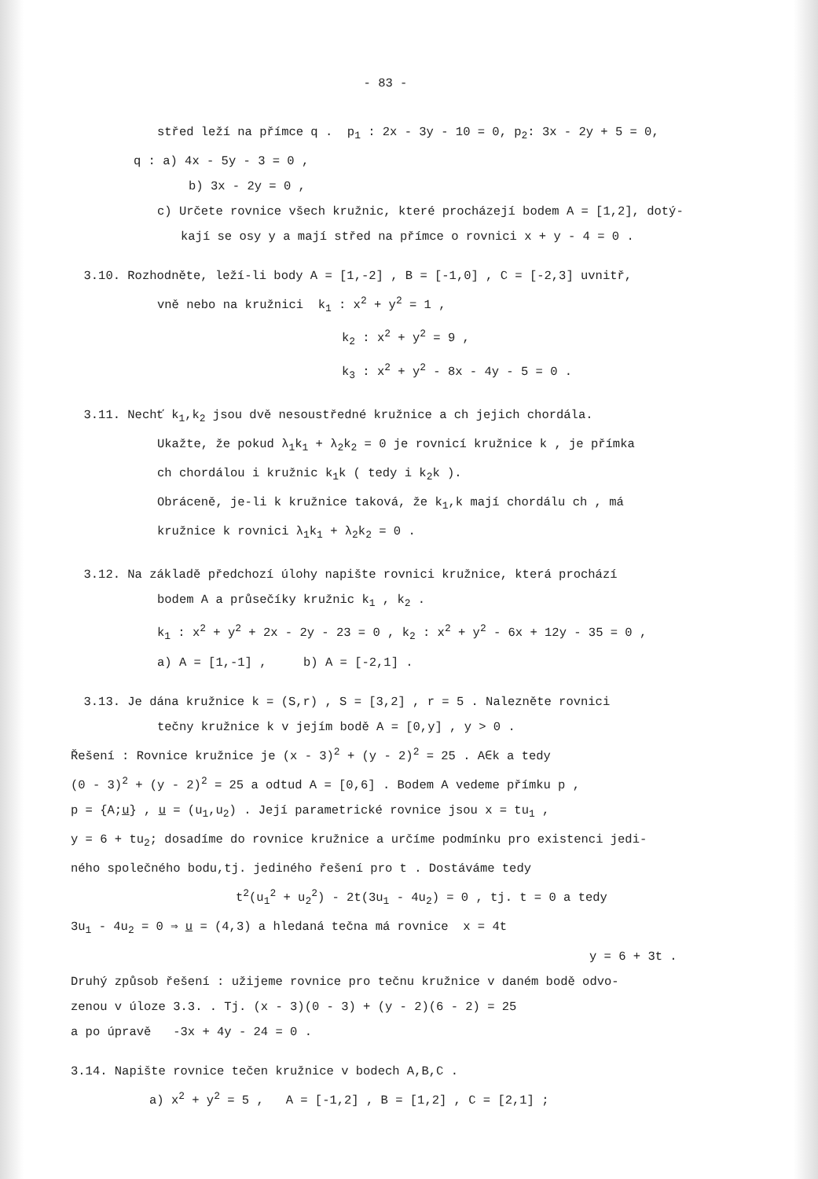- 83 -
střed leží na přímce q . p<sub>1</sub> : 2x - 3y - 10 = 0, p<sub>2</sub>: 3x - 2y + 5 = 0,
q : a) 4x - 5y - 3 = 0 ,
b) 3x - 2y = 0 ,
c) Určete rovnice všech kružnic, které procházejí bodem A = [1,2], dotý-
kají se osy y a mají střed na přímce o rovnici x + y - 4 = 0 .
3.10. Rozhodněte, leží-li body A = [1,-2] , B = [-1,0] , C = [-2,3] uvnitř,
vně nebo na kružnici k<sub>1</sub> : x<sup>2</sup> + y<sup>2</sup> = 1 ,
k<sub>2</sub> : x<sup>2</sup> + y<sup>2</sup> = 9 ,
k<sub>3</sub> : x<sup>2</sup> + y<sup>2</sup> - 8x - 4y - 5 = 0 .
3.11. Nechť k<sub>1</sub>,k<sub>2</sub> jsou dvě nesoustředné kružnice a ch jejich chordála.
Ukažte, že pokud λ<sub>1</sub>k<sub>1</sub> + λ<sub>2</sub>k<sub>2</sub> = 0 je rovnicí kružnice k , je přímka
ch chordálou i kružnic k<sub>1</sub>k ( tedy i k<sub>2</sub>k ).
Obráceně, je-li k kružnice taková, že k<sub>1</sub>,k mají chordálu ch , má
kružnice k rovnici λ<sub>1</sub>k<sub>1</sub> + λ<sub>2</sub>k<sub>2</sub> = 0 .
3.12. Na základě předchozí úlohy napište rovnici kružnice, která prochází
bodem A a průsečíky kružnic k<sub>1</sub> , k<sub>2</sub> .
k<sub>1</sub> : x<sup>2</sup> + y<sup>2</sup> + 2x - 2y - 23 = 0 , k<sub>2</sub> : x<sup>2</sup> + y<sup>2</sup> - 6x + 12y - 35 = 0 ,
a) A = [1,-1] , b) A = [-2,1] .
3.13. Je dána kružnice k = (S,r) , S = [3,2] , r = 5 . Nalezněte rovnici
tečny kružnice k v jejím bodě A = [0,y] , y > 0 .
Řešení : Rovnice kružnice je (x - 3)<sup>2</sup> + (y - 2)<sup>2</sup> = 25 . A∈k a tedy
(0 - 3)<sup>2</sup> + (y - 2)<sup>2</sup> = 25 a odtud A = [0,6] . Bodem A vedeme přímku p ,
p = {A;u} , u = (u<sub>1</sub>,u<sub>2</sub>) . Její parametrické rovnice jsou x = tu<sub>1</sub> ,
y = 6 + tu<sub>2</sub>; dosadíme do rovnice kružnice a určíme podmínku pro existenci jedi-
ného společného bodu,tj. jediného řešení pro t . Dostáváme tedy
t<sup>2</sup>(u<sub>1</sub><sup>2</sup> + u<sub>2</sub><sup>2</sup>) - 2t(3u<sub>1</sub> - 4u<sub>2</sub>) = 0 , tj. t = 0 a tedy
3u<sub>1</sub> - 4u<sub>2</sub> = 0 ⇒ u = (4,3) a hledaná tečna má rovnice x = 4t
y = 6 + 3t .
Druhý způsob řešení : užijeme rovnice pro tečnu kružnice v daném bodě odvo-
zenou v úloze 3.3. . Tj. (x - 3)(0 - 3) + (y - 2)(6 - 2) = 25
a po úpravě -3x + 4y - 24 = 0 .
3.14. Napište rovnice tečen kružnice v bodech A,B,C .
a) x<sup>2</sup> + y<sup>2</sup> = 5 , A = [-1,2] , B = [1,2] , C = [2,1] ;